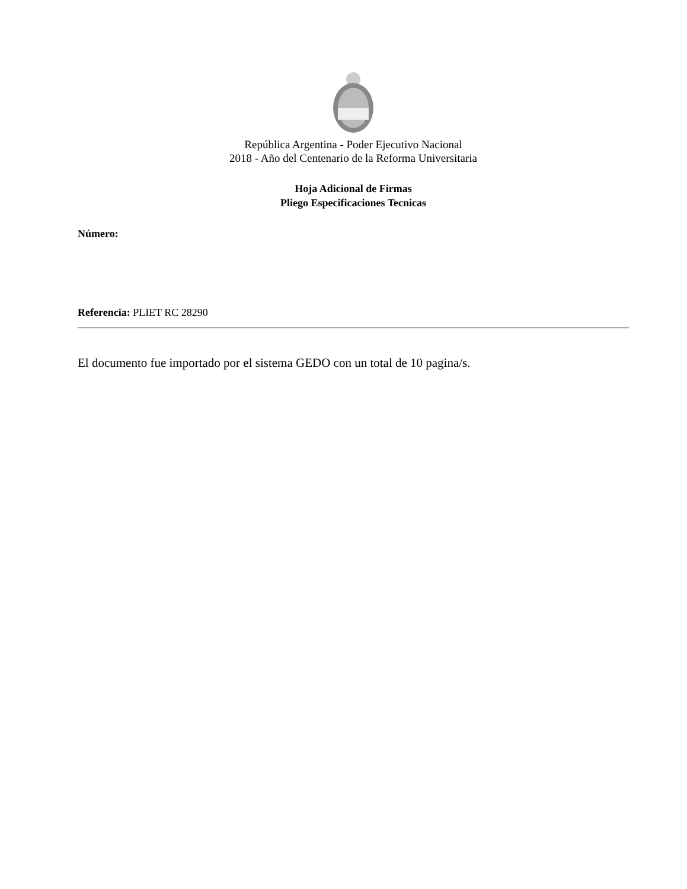República Argentina - Poder Ejecutivo Nacional
2018 - Año del Centenario de la Reforma Universitaria
Hoja Adicional de Firmas
Pliego Especificaciones Tecnicas
Número:
Referencia: PLIET RC 28290
El documento fue importado por el sistema GEDO con un total de 10 pagina/s.